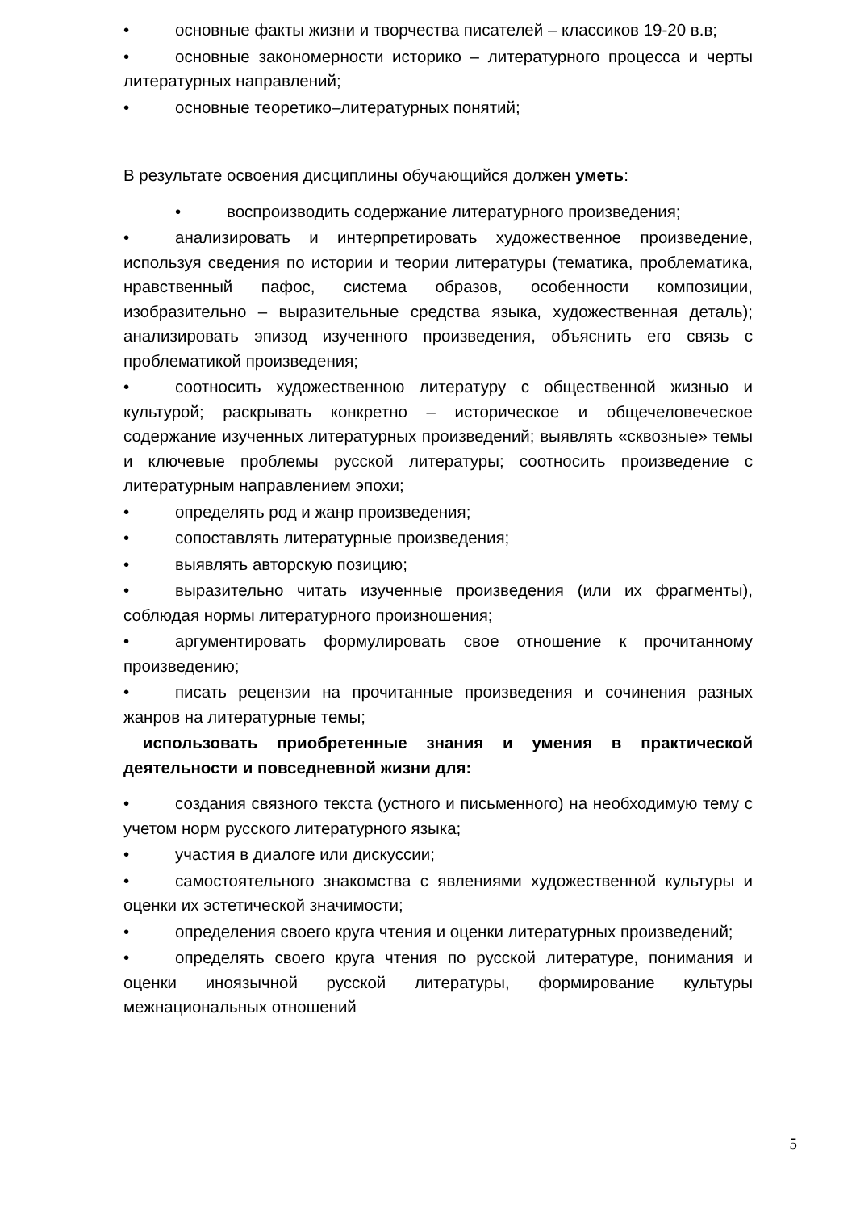• основные факты жизни и творчества писателей – классиков 19-20 в.в;
• основные закономерности историко – литературного процесса и черты литературных направлений;
• основные теоретико–литературных понятий;
В результате освоения дисциплины обучающийся должен уметь:
• воспроизводить содержание литературного произведения;
• анализировать и интерпретировать художественное произведение, используя сведения по истории и теории литературы (тематика, проблематика, нравственный пафос, система образов, особенности композиции, изобразительно – выразительные средства языка, художественная деталь); анализировать эпизод изученного произведения, объяснить его связь с проблематикой произведения;
• соотносить художественною литературу с общественной жизнью и культурой; раскрывать конкретно – историческое и общечеловеческое содержание изученных литературных произведений; выявлять «сквозные» темы и ключевые проблемы русской литературы; соотносить произведение с литературным направлением эпохи;
• определять род и жанр произведения;
• сопоставлять литературные произведения;
• выявлять авторскую позицию;
• выразительно читать изученные произведения (или их фрагменты), соблюдая нормы литературного произношения;
• аргументировать формулировать свое отношение к прочитанному произведению;
• писать рецензии на прочитанные произведения и сочинения разных жанров на литературные темы;
использовать приобретенные знания и умения в практической деятельности и повседневной жизни для:
• создания связного текста (устного и письменного) на необходимую тему с учетом норм русского литературного языка;
• участия в диалоге или дискуссии;
• самостоятельного знакомства с явлениями художественной культуры и оценки их эстетической значимости;
• определения своего круга чтения и оценки литературных произведений;
• определять своего круга чтения по русской литературе, понимания и оценки иноязычной русской литературы, формирование культуры межнациональных отношений
5